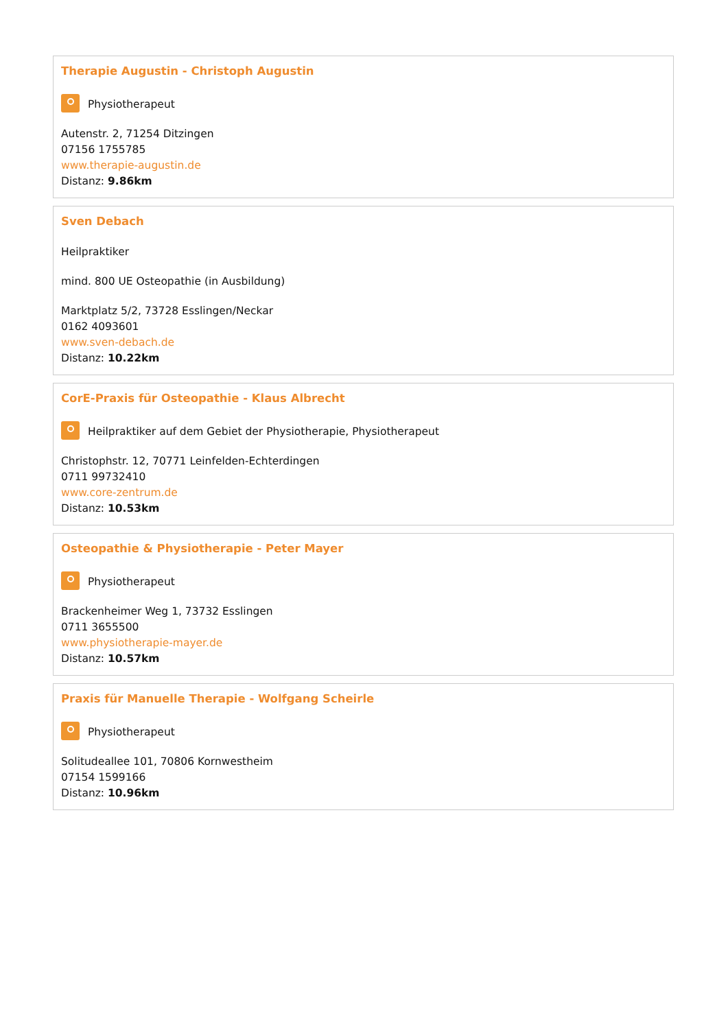Therapie Augustin - Christoph Augustin
Physiotherapeut
Autenstr. 2, 71254 Ditzingen
07156 1755785
www.therapie-augustin.de
Distanz: 9.86km
Sven Debach
Heilpraktiker
mind. 800 UE Osteopathie (in Ausbildung)
Marktplatz 5/2, 73728 Esslingen/Neckar
0162 4093601
www.sven-debach.de
Distanz: 10.22km
CorE-Praxis für Osteopathie - Klaus Albrecht
Heilpraktiker auf dem Gebiet der Physiotherapie, Physiotherapeut
Christophstr. 12, 70771 Leinfelden-Echterdingen
0711 99732410
www.core-zentrum.de
Distanz: 10.53km
Osteopathie & Physiotherapie - Peter Mayer
Physiotherapeut
Brackenheimer Weg 1, 73732 Esslingen
0711 3655500
www.physiotherapie-mayer.de
Distanz: 10.57km
Praxis für Manuelle Therapie - Wolfgang Scheirle
Physiotherapeut
Solitudeallee 101, 70806 Kornwestheim
07154 1599166
Distanz: 10.96km